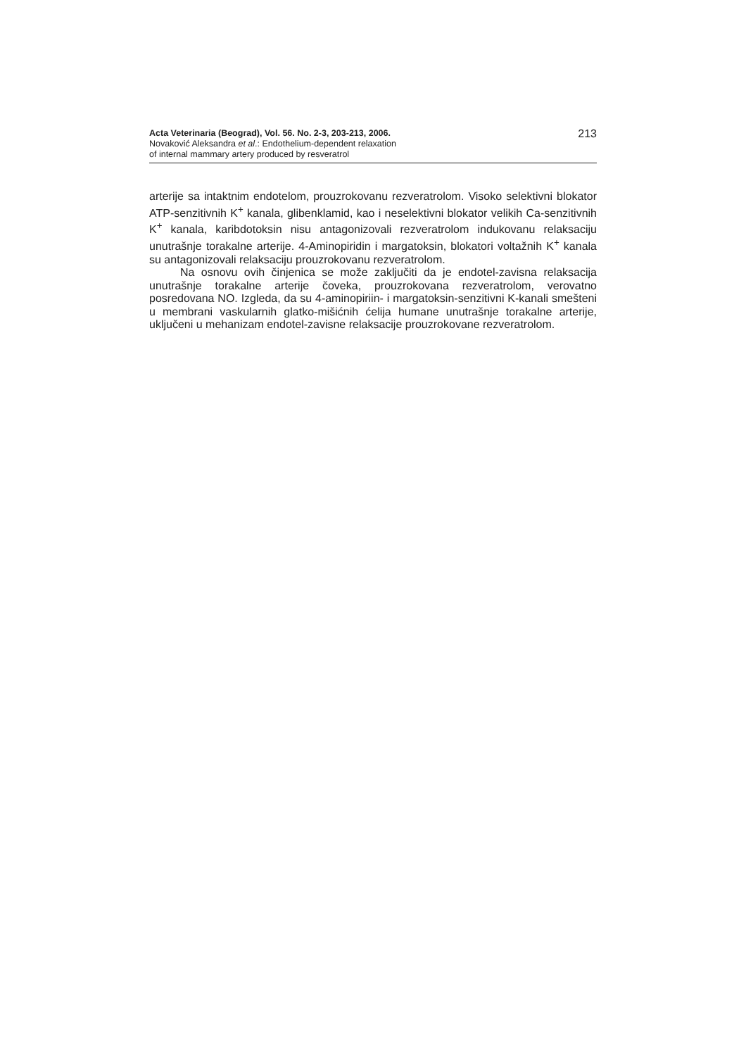Acta Veterinaria (Beograd), Vol. 56. No. 2-3, 203-213, 2006.
Novaković Aleksandra et al.: Endothelium-dependent relaxation
of internal mammary artery produced by resveratrol
213
arterije sa intaktnim endotelom, prouzrokovanu rezveratrolom. Visoko selektivni blokator ATP-senzitivnih K<sup>+</sup> kanala, glibenklamid, kao i neselektivni blokator velikih Ca-senzitivnih K<sup>+</sup> kanala, karibdotoksin nisu antagonizovali rezveratrolom indukovanu relaksaciju unutrašnje torakalne arterije. 4-Aminopiridin i margatoksin, blokatori voltažnih K<sup>+</sup> kanala su antagonizovali relaksaciju prouzrokovanu rezveratrolom.
Na osnovu ovih činjenica se može zaključiti da je endotel-zavisna relaksacija unutrašnje torakalne arterije čoveka, prouzrokovana rezveratrolom, verovatno posredovana NO. Izgleda, da su 4-aminopiriin- i margatoksin-senzitivni K-kanali smešteni u membrani vaskularnih glatko-mišićnih ćelija humane unutrašnje torakalne arterije, uključeni u mehanizam endotel-zavisne relaksacije prouzrokovane rezveratrolom.